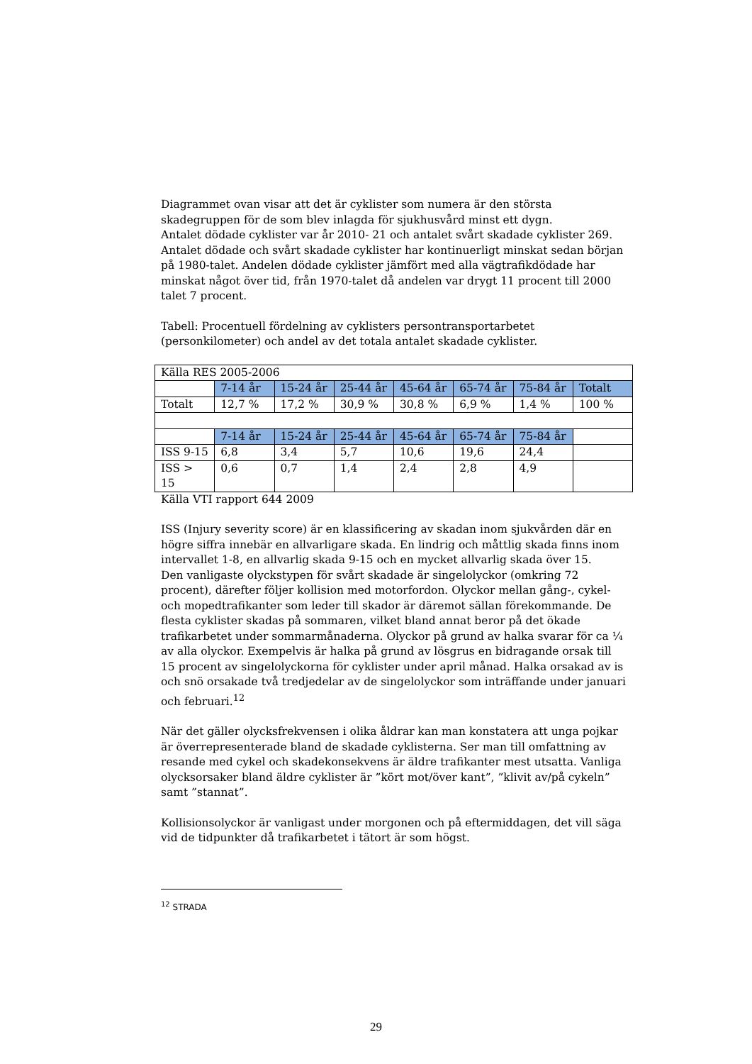Diagrammet ovan visar att det är cyklister som numera är den största skadegruppen för de som blev inlagda för sjukhusvård minst ett dygn.
Antalet dödade cyklister var år 2010- 21 och antalet svårt skadade cyklister 269. Antalet dödade och svårt skadade cyklister har kontinuerligt minskat sedan början på 1980-talet. Andelen dödade cyklister jämfört med alla vägtrafikdödade har minskat något över tid, från 1970-talet då andelen var drygt 11 procent till 2000 talet 7 procent.
Tabell: Procentuell fördelning av cyklisters persontransportarbetet (personkilometer) och andel av det totala antalet skadade cyklister.
| Källa RES 2005-2006 | | | | | | | |
| | 7-14 år | 15-24 år | 25-44 år | 45-64 år | 65-74 år | 75-84 år | Totalt |
| Totalt | 12,7 % | 17,2 % | 30,9 % | 30,8 % | 6,9 % | 1,4 % | 100 % |
| | 7-14 år | 15-24 år | 25-44 år | 45-64 år | 65-74 år | 75-84 år | |
| ISS 9-15 | 6,8 | 3,4 | 5,7 | 10,6 | 19,6 | 24,4 | |
| ISS > 15 | 0,6 | 0,7 | 1,4 | 2,4 | 2,8 | 4,9 | |
Källa VTI rapport 644 2009
ISS (Injury severity score) är en klassificering av skadan inom sjukvården där en högre siffra innebär en allvarligare skada. En lindrig och måttlig skada finns inom intervallet 1-8, en allvarlig skada 9-15 och en mycket allvarlig skada över 15.
Den vanligaste olyckstypen för svårt skadade är singelolyckor (omkring 72 procent), därefter följer kollision med motorfordon. Olyckor mellan gång-, cykel- och mopedtrafikanter som leder till skador är däremot sällan förekommande. De flesta cyklister skadas på sommaren, vilket bland annat beror på det ökade trafikarbetet under sommarmånaderna. Olyckor på grund av halka svarar för ca ¼ av alla olyckor. Exempelvis är halka på grund av lösgrus en bidragande orsak till 15 procent av singelolyckorna för cyklister under april månad. Halka orsakad av is och snö orsakade två tredjedelar av de singelolyckor som inträffande under januari och februari.<sup>12</sup>
När det gäller olycksfrekvensen i olika åldrar kan man konstatera att unga pojkar är överrepresenterade bland de skadade cyklisterna. Ser man till omfattning av resande med cykel och skadekonsekvens är äldre trafikanter mest utsatta. Vanliga olycksorsaker bland äldre cyklister är ”kört mot/över kant”, ”klivit av/på cykeln” samt ”stannat”.
Kollisionsolyckor är vanligast under morgonen och på eftermiddagen, det vill säga vid de tidpunkter då trafikarbetet i tätort är som högst.
<sup>12</sup> STRADA
29